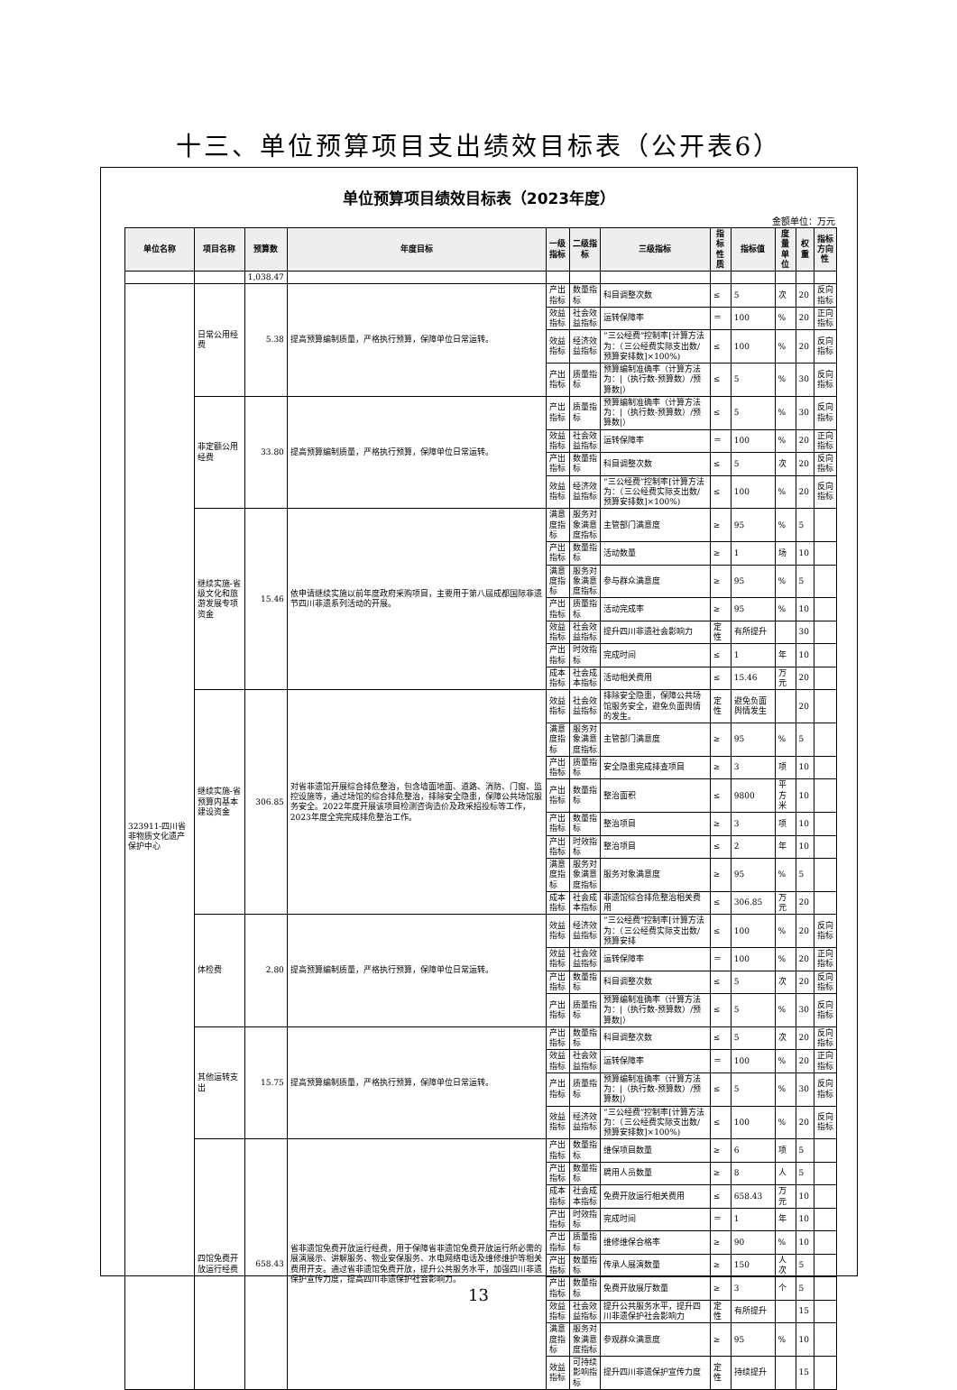十三、单位预算项目支出绩效目标表（公开表6）
单位预算项目绩效目标表（2023年度）
金额单位：万元
| 单位名称 | 项目名称 | 预算数 | 年度目标 | 一级指标 | 二级指标 | 三级指标 | 指标性质 | 指标值 | 度量单位 | 权重 | 指标方向性 |
| --- | --- | --- | --- | --- | --- | --- | --- | --- | --- | --- | --- |
| | | 1,038.47 | | | | | | | | | |
| 323911-四川省非物质文化遗产保护中心 | 日常公用经费 | 5.38 | 提高预算编制质量，严格执行预算，保障单位日常运转。 | 产出指标 | 数量指标 | 科目调整次数 | ≤ | 5 | 次 | 20 | 反向指标 |
| | | | | 效益指标 | 社会效益指标 | 运转保障率 | ＝ | 100 | % | 20 | 正向指标 |
| | | | | 效益指标 | 经济效益指标 | “三公经费”控制率[计算方法为：（三公经费实际支出数/预算安排数]×100%) | ≤ | 100 | % | 20 | 反向指标 |
| | | | | 产出指标 | 质量指标 | 预算编制准确率（计算方法为：/（执行数-预算数）/预算数/） | ≤ | 5 | % | 30 | 反向指标 |
| | 非定额公用经费 | 33.80 | 提高预算编制质量，严格执行预算，保障单位日常运转。 | 产出指标 | 质量指标 | 预算编制准确率（计算方法为：/（执行数-预算数）/预算数/） | ≤ | 5 | % | 30 | 反向指标 |
| | | | | 效益指标 | 社会效益指标 | 运转保障率 | ＝ | 100 | % | 20 | 正向指标 |
| | | | | 产出指标 | 数量指标 | 科目调整次数 | ≤ | 5 | 次 | 20 | 反向指标 |
| | | | | 效益指标 | 经济效益指标 | “三公经费”控制率[计算方法为：（三公经费实际支出数/预算安排数]×100%) | ≤ | 100 | % | 20 | 反向指标 |
| | 继续实施-省级文化和旅游发展专项资金 | 15.46 | 依申请继续实施以前年度政府采购项目，主要用于第八届成都国际非遗节四川非遗系列活动的开展。 | 满意度指标 | 服务对象满意度指标 | 主管部门满意度 | ≥ | 95 | % | 5 | |
| | | | | 产出指标 | 数量指标 | 活动数量 | ≥ | 1 | 场 | 10 | |
| | | | | 满意度指标 | 服务对象满意度指标 | 参与群众满意度 | ≥ | 95 | % | 5 | |
| | | | | 产出指标 | 质量指标 | 活动完成率 | ≥ | 95 | % | 10 | |
| | | | | 效益指标 | 社会效益指标 | 提升四川非遗社会影响力 | 定性 | 有所提升 | | 30 | |
| | | | | 产出指标 | 时效指标 | 完成时间 | ≤ | 1 | 年 | 10 | |
| | | | | 成本指标 | 社会成本指标 | 活动相关费用 | ≤ | 15.46 | 万元 | 20 | |
| | 继续实施-省预算内基本建设资金 | 306.85 | 对省非遗馆开展综合排危整治，包含墙面地面、道路、消防、门窗、监控设施等，通过场馆的综合排危整治，排除安全隐患，保障公共场馆服务安全。2022年度开展该项目检测咨询造价及政采招投标等工作，2023年度全完完成排危整治工作。 | 效益指标 | 社会效益指标 | 排除安全隐患，保障公共场馆服务安全，避免负面舆情的发生。 | 定性 | 避免负面舆情发生 | | 20 | |
| | | | | 满意度指标 | 服务对象满意度指标 | 主管部门满意度 | ≥ | 95 | % | 5 | |
| | | | | 产出指标 | 质量指标 | 安全隐患完成排查项目 | ≥ | 3 | 项 | 10 | |
| | | | | 产出指标 | 数量指标 | 整治面积 | ≤ | 9800 | 平方米 | 10 | |
| | | | | 产出指标 | 数量指标 | 整治项目 | ≥ | 3 | 项 | 10 | |
| | | | | 产出指标 | 时效指标 | 整治项目 | ≤ | 2 | 年 | 10 | |
| | | | | 满意度指标 | 服务对象满意度指标 | 服务对象满意度 | ≥ | 95 | % | 5 | |
| | | | | 成本指标 | 社会成本指标 | 非遗馆综合排危整治相关费用 | ≤ | 306.85 | 万元 | 20 | |
| | 体检费 | 2.80 | 提高预算编制质量，严格执行预算，保障单位日常运转。 | 效益指标 | 经济效益指标 | “三公经费”控制率[计算方法为：（三公经费实际支出数/预算安排 | ≤ | 100 | % | 20 | 反向指标 |
| | | | | 效益指标 | 社会效益指标 | 运转保障率 | ＝ | 100 | % | 20 | 正向指标 |
| | | | | 产出指标 | 数量指标 | 科目调整次数 | ≤ | 5 | 次 | 20 | 反向指标 |
| | | | | 产出指标 | 质量指标 | 预算编制准确率（计算方法为：/（执行数-预算数）/预算数/） | ≤ | 5 | % | 30 | 反向指标 |
| | 其他运转支出 | 15.75 | 提高预算编制质量，严格执行预算，保障单位日常运转。 | 产出指标 | 数量指标 | 科目调整次数 | ≤ | 5 | 次 | 20 | 反向指标 |
| | | | | 效益指标 | 社会效益指标 | 运转保障率 | ＝ | 100 | % | 20 | 正向指标 |
| | | | | 产出指标 | 质量指标 | 预算编制准确率（计算方法为：/（执行数-预算数）/预算数/） | ≤ | 5 | % | 30 | 反向指标 |
| | | | | 效益指标 | 经济效益指标 | “三公经费”控制率[计算方法为：（三公经费实际支出数/预算安排数]×100%) | ≤ | 100 | % | 20 | 反向指标 |
| | 四馆免费开放运行经费 | 658.43 | 省非遗馆免费开放运行经费，用于保障省非遗馆免费开放运行所必需的展演展示、讲解服务、物业安保服务、水电网络电话及维修维护等相关费用开支。通过省非遗馆免费开放，提升公共服务水平，加强四川非遗保护宣传力度，提高四川非遗保护社会影响力。 | 产出指标 | 数量指标 | 维保项目数量 | ≥ | 6 | 项 | 5 | |
| | | | | 产出指标 | 数量指标 | 聘用人员数量 | ≥ | 8 | 人 | 5 | |
| | | | | 成本指标 | 社会成本指标 | 免费开放运行相关费用 | ≤ | 658.43 | 万元 | 10 | |
| | | | | 产出指标 | 时效指标 | 完成时间 | ＝ | 1 | 年 | 10 | |
| | | | | 产出指标 | 质量指标 | 维修维保合格率 | ≥ | 90 | % | 10 | |
| | | | | 产出指标 | 数量指标 | 传承人展演数量 | ≥ | 150 | 人次 | 5 | |
| | | | | 产出指标 | 数量指标 | 免费开放展厅数量 | ≥ | 3 | 个 | 5 | |
| | | | | 效益指标 | 社会效益指标 | 提升公共服务水平，提升四川非遗保护社会影响力 | 定性 | 有所提升 | | 15 | |
| | | | | 满意度指标 | 服务对象满意度指标 | 参观群众满意度 | ≥ | 95 | % | 10 | |
| | | | | 效益指标 | 可持续影响指标 | 提升四川非遗保护宣传力度 | 定性 | 持续提升 | | 15 | |
13